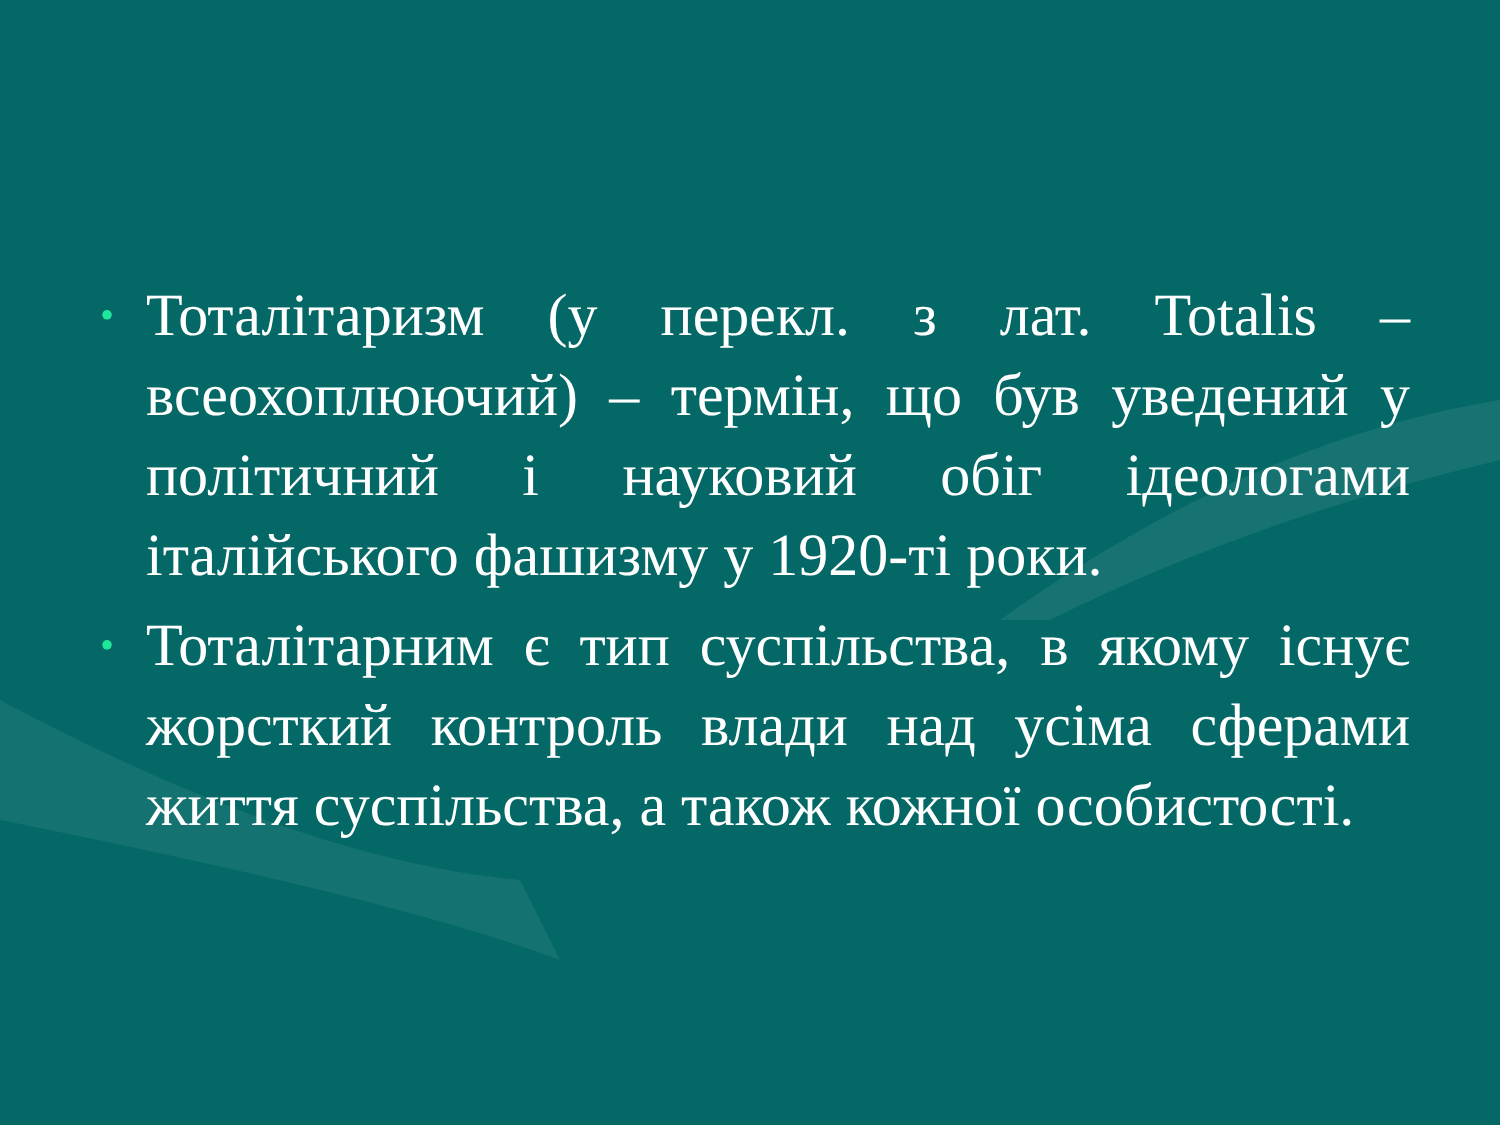• Тоталітаризм (у перекл. з лат. Totalis – всеохоплюючий) – термін, що був уведений у політичний і науковий обіг ідеологами італійського фашизму у 1920-ті роки.
• Тоталітарним є тип суспільства, в якому існує жорсткий контроль влади над усіма сферами життя суспільства, а також кожної особистості.